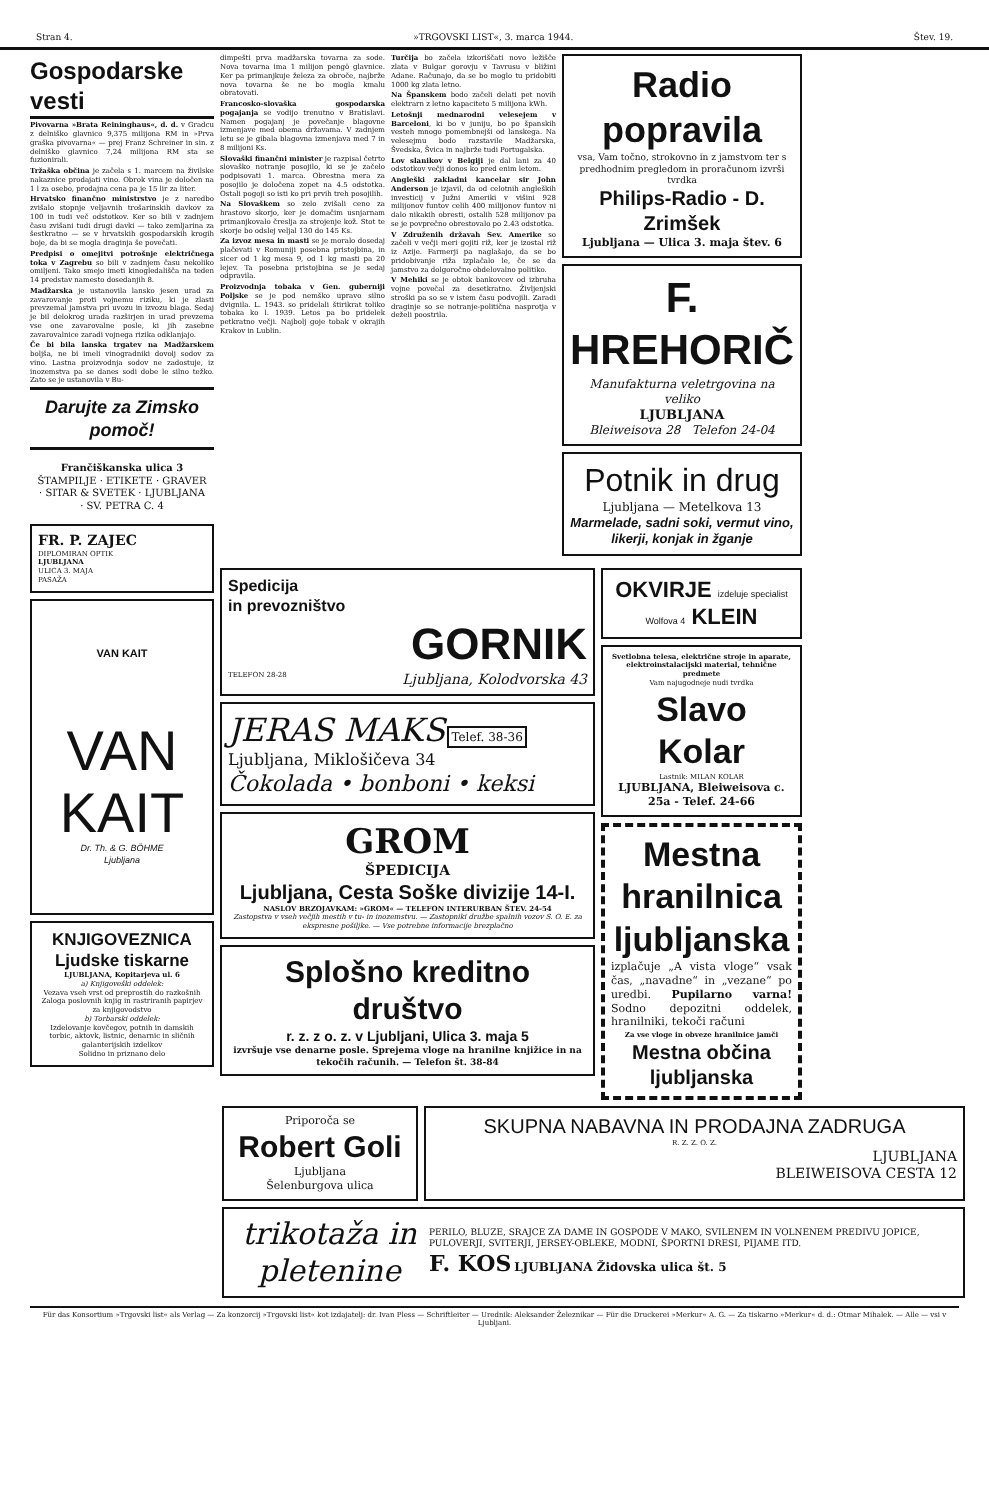Stran 4. »TRGOVSKI LIST«, 3. marca 1944. Štev. 19.
Gospodarske vesti
Pivovarna »Brata Reininghaus«, d. d. v Gradcu z delniško glavnico 9,375 milijona RM in »Prva graška pivovarna« — prej Franz Schreiner in sin. z delniško glavnico 7,24 milijona RM sta se fuzionirali.
Tržaška občina je začela s 1. marcem na živilske nakaznice prodajati vino. Obrok vina je določen na 1 l za osebo, prodajna cena pa je 15 lir za liter.
Hrvatsko finančno ministrstvo je z naredbo zvišalo stopnje veljavnih trošarinskih davkov za 100 in tudi več odstotkov. Ker so bili v zadnjem času zvišani tudi drugi davki — tako zemljarina za šestkratno — se v hrvatskih gospodarskih krogih boje, da bi se mogla draginja še povečati.
Predpisi o omejitvi potrošnje električnega toka v Zagrebu so bili v zadnjem času nekoliko omiljeni. Tako smejo imeti kinogledališča na teden 14 predstav namesto dosedanjih 8.
Madžarska je ustanovila lansko jesen urad za zavarovanje proti vojnemu riziku, ki je zlasti prevzemal jamstva pri uvozu in izvozu blaga. Sedaj je bil delokrog urada razširjen in urad prevzema vse one zavarovalne posle, ki jih zasebne zavarovalnice zaradi vojnega rizika odklanjajo.
Če bi bila lanska trgatev na Madžarskem boljša, ne bi imeli vinogradniki dovolj sodov za vino. Lastna proizvodnja sodov ne zadostuje, iz inozemstva pa se danes sodi dobe le silno težko. Zato se je ustanovila v Bu-
Darujte za Zimsko pomoč!
Frančiškanska ulica 3
ŠTAMPILJE · ETIKETE · GRAVER · SITAR & SVETEK · LJUBLJANA · SV. PETRA C. 4
FR. P. ZAJEC
DIPLOMIRAN OPTIK
LJUBLJANA
ULICA 3. MAJA
PASAŽA
VAN KAIT
VAN
KAIT
Dr. Th. & G. BÖHME
Ljubljana
KNJIGOVEZNICA
Ljudske tiskarne
LJUBLJANA, Kopitarjeva ul. 6
a) Knjigoveški oddelek:
Vezava vseh vrst od preprostih do razkošnih
Zaloga poslovnih knjig in rastriranih papirjev za knjigovodstvo
b) Torbarski oddelek:
Izdelovanje kovčegov, potnih in damskih torbic, aktovk, listnic, denarnic in sličnih galanterijskih izdelkov
Solidno in priznano delo
dimpešti prva madžarska tovarna za sode. Nova tovarna ima 1 milijon pengö glavnice. Ker pa primanjkuje železa za obroče, najbrže nova tovarna še ne bo mogla kmalu obratovati.
Francosko-slovaška gospodarska pogajanja se vodijo trenutno v Bratislavi. Namen pogajanj je povečanje blagovne izmenjave med obema državama. V zadnjem letu se je gibala blagovna izmenjava med 7 in 8 milijoni Ks.
Slovaški finančni minister je razpisal četrto slovaško notranje posojilo, ki se je začelo podpisovati 1. marca. Obrestna mera za posojilo je določena zopet na 4.5 odstotka. Ostali pogoji so isti ko pri prvih treh posojilih.
Na Slovaškem so zelo zvišali ceno za hrastovo skorjo, ker je domačim usnjarnam primanjkovalo čreslja za strojenje kož. Stot te skorje bo odslej veljal 130 do 145 Ks.
Za izvoz mesa in masti se je moralo dosedaj plačevati v Romuniji posebna pristojbina, in sicer od 1 kg mesa 9, od 1 kg masti pa 20 lejev. Ta posebna pristojbina se je sedaj odpravila.
Proizvodnja tobaka v Gen. guberniji Poljske se je pod nemško upravo silno dvignila. L. 1943. so pridelali štirikrat toliko tobaka ko l. 1939. Letos pa bo pridelek petkratno večji. Najbolj goje tobak v okrajih Krakov in Lublin.
Turčija bo začela izkoriščati novo ležišče zlata v Bulgar gorovju v Tavrusu v bližini Adane. Računajo, da se bo moglo tu pridobiti 1000 kg zlata letno.
Na Španskem bodo začeli delati pet novih elektrarn z letno kapaciteto 5 milijona kWh.
Letošnji mednarodni velesejem v Barceloni, ki bo v juniju, bo po španskih vesteh mnogo pomembnejši od lanskega. Na velesejmu bodo razstavile Madžarska, Švedska, Švica in najbrže tudi Portugalska.
Lov slanikov v Belgiji je dal lani za 40 odstotkov večji donos ko pred enim letom.
Angleški zakladni kancelar sir John Anderson je izjavil, da od celotnih angleških investicij v Južni Ameriki v višini 928 milijonov funtov celih 400 milijonov funtov ni dalo nikakih obresti, ostalih 528 milijonov pa se je povprečno obrestovalo po 2.43 odstotka.
V Združenih državah Sev. Amerike so začeli v večji meri gojiti riž, ker je izostal riž iz Azije. Farmerji pa naglašajo, da se bo pridobivanje riža izplačalo le, če se da jamstvo za dolgoročno obdelovalno politiko.
V Mehiki se je obtok bankovcev od izbruha vojne povečal za desetkratno. Življenjski stroški pa so se v istem času podvojili. Zaradi draginje so se notranje-politična nasprotja v deželi poostrila.
Radio popravila
vsa, Vam točno, strokovno in z jamstvom ter s predhodnim pregledom in proračunom izvrši tvrdka
Philips-Radio - D. Zrimšek
Ljubljana — Ulica 3. maja štev. 6
F. HREHORIČ
Manufakturna veletrgovina na veliko
LJUBLJANA
Bleiweisova 28 Telefon 24-04
Potnik in drug
Ljubljana — Metelkova 13
Marmelade, sadni soki, vermut vino, likerji, konjak in žganje
Spedicija
in prevozništvo
GORNIK
TELEFON 28-28 Ljubljana, Kolodvorska 43
JERAS MAKS Telef. 38-36
Ljubljana, Miklošičeva 34
Čokolada • bonboni • keksi
GROM
ŠPEDICIJA
Ljubljana, Cesta Soške divizije 14-I.
NASLOV BRZOJAVKAM: »GROM« — TELEFON INTERURBAN ŠTEV. 24-54
Zastopstva v vseh večjih mestih v tu- in inozemstvu. — Zastopniki družbe spalnih vozov S. O. E. za ekspresne pošiljke. — Vse potrebne informacije brezplačno
Splošno kreditno društvo
r. z. z o. z. v Ljubljani, Ulica 3. maja 5
izvršuje vse denarne posle. Sprejema vloge na hranilne knjižice in na tekočih računih. — Telefon št. 38-84
OKVIRJE izdeluje specialist Wolfova 4 KLEIN
Svetlobna telesa, električne stroje in aparate, elektroinstalacijski material, tehnične predmete
Vam najugodneje nudi tvrdka
Slavo Kolar
Lastnik: MILAN KOLAR
LJUBLJANA, Bleiweisova c. 25a - Telef. 24-66
Mestna hranilnica ljubljanska
izplačuje „A vista vloge“ vsak čas, „navadne“ in „vezane“ po uredbi. Pupilarno varna! Sodno depozitni oddelek, hranilniki, tekoči računi
Za vse vloge in obveze hranilnice jamči
Mestna občina ljubljanska
Priporoča se
Robert Goli
Ljubljana
Šelenburgova ulica
SKUPNA NABAVNA IN PRODAJNA ZADRUGA
R. Z. Z. O. Z.
LJUBLJANA
BLEIWEISOVA CESTA 12
trikotaža in pletenine
PERILO, BLUZE, SRAJCE ZA DAME IN GOSPODE V MAKO, SVILENEM IN VOLNENEM PREDIVU JOPICE, PULOVERJI, SVITERJI, JERSEY-OBLEKE, MODNI, ŠPORTNI DRESI, PIJAME ITD.
F. KOS LJUBLJANA Židovska ulica št. 5
Für das Konsortium »Trgovski list« als Verlag — Za konzorcij »Trgovski list« kot izdajatelj: dr. Ivan Pless — Schriftleiter — Urednik: Aleksander Železnikar — Für die Druckerei »Merkur« A. G. — Za tiskarno »Merkur« d. d.: Otmar Mihalek. — Alle — vsi v Ljubljani.